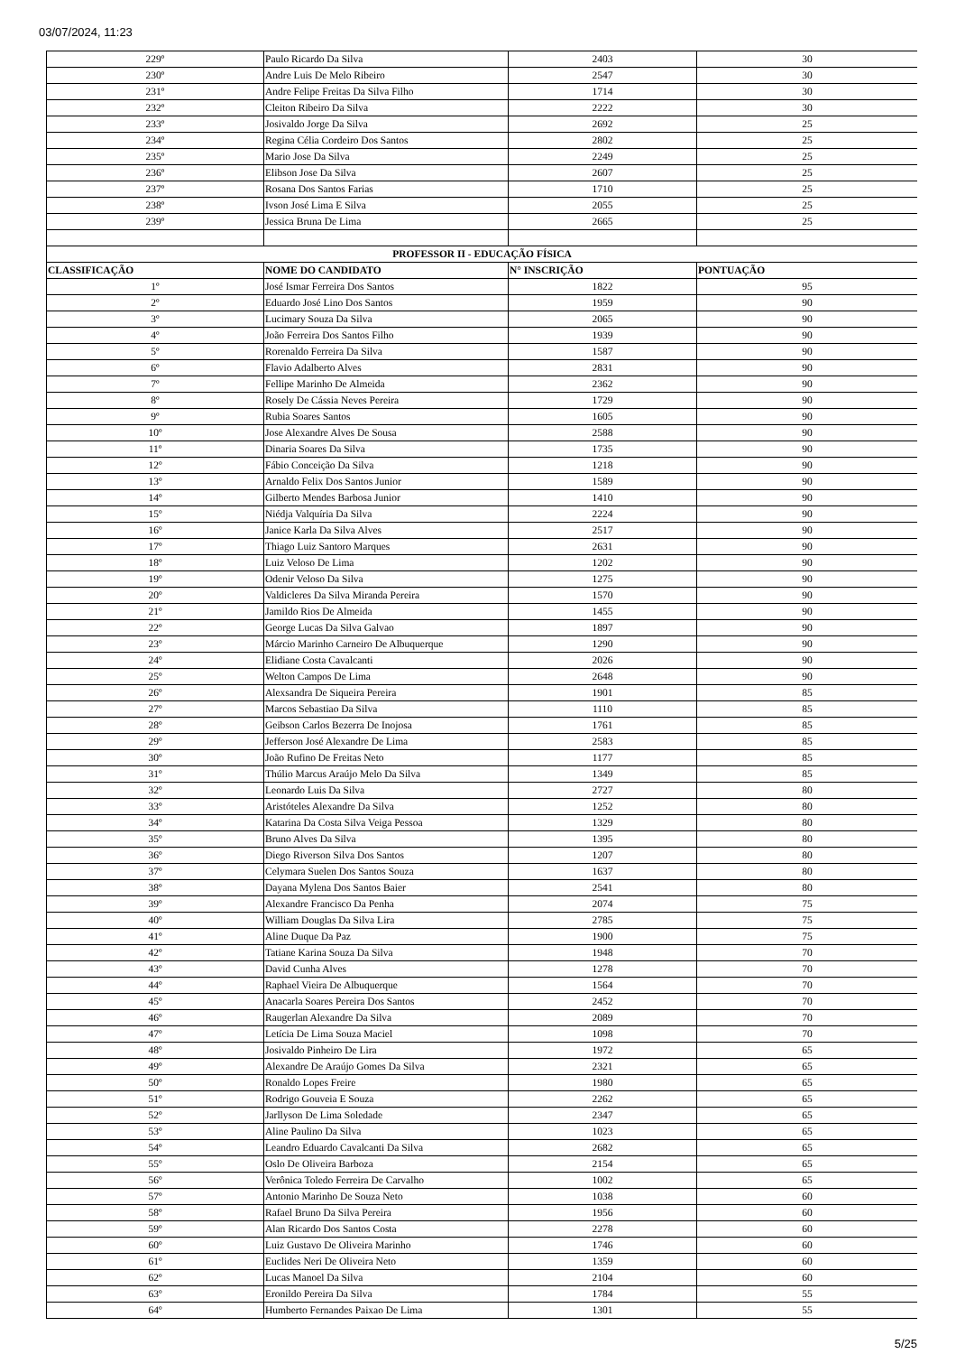03/07/2024, 11:23
| 229º | Paulo Ricardo Da Silva | 2403 | 30 |
| 230º | Andre Luis De Melo Ribeiro | 2547 | 30 |
| 231º | Andre Felipe Freitas Da Silva Filho | 1714 | 30 |
| 232º | Cleiton Ribeiro Da Silva | 2222 | 30 |
| 233º | Josivaldo Jorge Da Silva | 2692 | 25 |
| 234º | Regina Célia Cordeiro Dos Santos | 2802 | 25 |
| 235º | Mario Jose Da Silva | 2249 | 25 |
| 236º | Elibson Jose Da Silva | 2607 | 25 |
| 237º | Rosana Dos Santos Farias | 1710 | 25 |
| 238º | Ivson José Lima E Silva | 2055 | 25 |
| 239º | Jessica Bruna De Lima | 2665 | 25 |
| PROFESSOR II - EDUCAÇÃO FÍSICA | | | |
| CLASSIFICAÇÃO | NOME DO CANDIDATO | N° INSCRIÇÃO | PONTUAÇÃO |
| 1º | José Ismar Ferreira Dos Santos | 1822 | 95 |
| 2º | Eduardo José Lino Dos Santos | 1959 | 90 |
| 3º | Lucimary Souza Da Silva | 2065 | 90 |
| 4º | João Ferreira Dos Santos Filho | 1939 | 90 |
| 5º | Rorenaldo Ferreira Da Silva | 1587 | 90 |
| 6º | Flavio Adalberto Alves | 2831 | 90 |
| 7º | Fellipe Marinho De Almeida | 2362 | 90 |
| 8º | Rosely De Cássia Neves Pereira | 1729 | 90 |
| 9º | Rubia Soares Santos | 1605 | 90 |
| 10º | Jose Alexandre Alves De Sousa | 2588 | 90 |
| 11º | Dinaria Soares Da Silva | 1735 | 90 |
| 12º | Fábio Conceição Da Silva | 1218 | 90 |
| 13º | Arnaldo Felix Dos Santos Junior | 1589 | 90 |
| 14º | Gilberto Mendes Barbosa Junior | 1410 | 90 |
| 15º | Niédja Valquíria Da Silva | 2224 | 90 |
| 16º | Janice Karla Da Silva Alves | 2517 | 90 |
| 17º | Thiago Luiz Santoro Marques | 2631 | 90 |
| 18º | Luiz Veloso De Lima | 1202 | 90 |
| 19º | Odenir Veloso Da Silva | 1275 | 90 |
| 20º | Valdicleres Da Silva Miranda Pereira | 1570 | 90 |
| 21º | Jamildo Rios De Almeida | 1455 | 90 |
| 22º | George Lucas Da Silva Galvao | 1897 | 90 |
| 23º | Márcio Marinho Carneiro De Albuquerque | 1290 | 90 |
| 24º | Elidiane Costa Cavalcanti | 2026 | 90 |
| 25º | Welton Campos De Lima | 2648 | 90 |
| 26º | Alexsandra De Siqueira Pereira | 1901 | 85 |
| 27º | Marcos Sebastiao Da Silva | 1110 | 85 |
| 28º | Geibson Carlos Bezerra De Inojosa | 1761 | 85 |
| 29º | Jefferson José Alexandre De Lima | 2583 | 85 |
| 30º | João Rufino De Freitas Neto | 1177 | 85 |
| 31º | Thúlio Marcus Araújo Melo Da Silva | 1349 | 85 |
| 32º | Leonardo Luis Da Silva | 2727 | 80 |
| 33º | Aristóteles Alexandre Da Silva | 1252 | 80 |
| 34º | Katarina Da Costa Silva Veiga Pessoa | 1329 | 80 |
| 35º | Bruno Alves Da Silva | 1395 | 80 |
| 36º | Diego Riverson Silva Dos Santos | 1207 | 80 |
| 37º | Celymara Suelen Dos Santos Souza | 1637 | 80 |
| 38º | Dayana Mylena Dos Santos Baier | 2541 | 80 |
| 39º | Alexandre Francisco Da Penha | 2074 | 75 |
| 40º | William Douglas Da Silva Lira | 2785 | 75 |
| 41º | Aline Duque Da Paz | 1900 | 75 |
| 42º | Tatiane Karina Souza Da Silva | 1948 | 70 |
| 43º | David Cunha Alves | 1278 | 70 |
| 44º | Raphael Vieira De Albuquerque | 1564 | 70 |
| 45º | Anacarla Soares Pereira Dos Santos | 2452 | 70 |
| 46º | Raugerlan Alexandre Da Silva | 2089 | 70 |
| 47º | Letícia De Lima Souza Maciel | 1098 | 70 |
| 48º | Josivaldo Pinheiro De Lira | 1972 | 65 |
| 49º | Alexandre De Araújo Gomes Da Silva | 2321 | 65 |
| 50º | Ronaldo Lopes Freire | 1980 | 65 |
| 51º | Rodrigo Gouveia E Souza | 2262 | 65 |
| 52º | Jarllyson De Lima Soledade | 2347 | 65 |
| 53º | Aline Paulino Da Silva | 1023 | 65 |
| 54º | Leandro Eduardo Cavalcanti Da Silva | 2682 | 65 |
| 55º | Oslo De Oliveira Barboza | 2154 | 65 |
| 56º | Verônica Toledo Ferreira De Carvalho | 1002 | 65 |
| 57º | Antonio Marinho De Souza Neto | 1038 | 60 |
| 58º | Rafael Bruno Da Silva Pereira | 1956 | 60 |
| 59º | Alan Ricardo Dos Santos Costa | 2278 | 60 |
| 60º | Luiz Gustavo De Oliveira Marinho | 1746 | 60 |
| 61º | Euclides Neri De Oliveira Neto | 1359 | 60 |
| 62º | Lucas Manoel Da Silva | 2104 | 60 |
| 63º | Eronildo Pereira Da Silva | 1784 | 55 |
| 64º | Humberto Fernandes Paixao De Lima | 1301 | 55 |
5/25